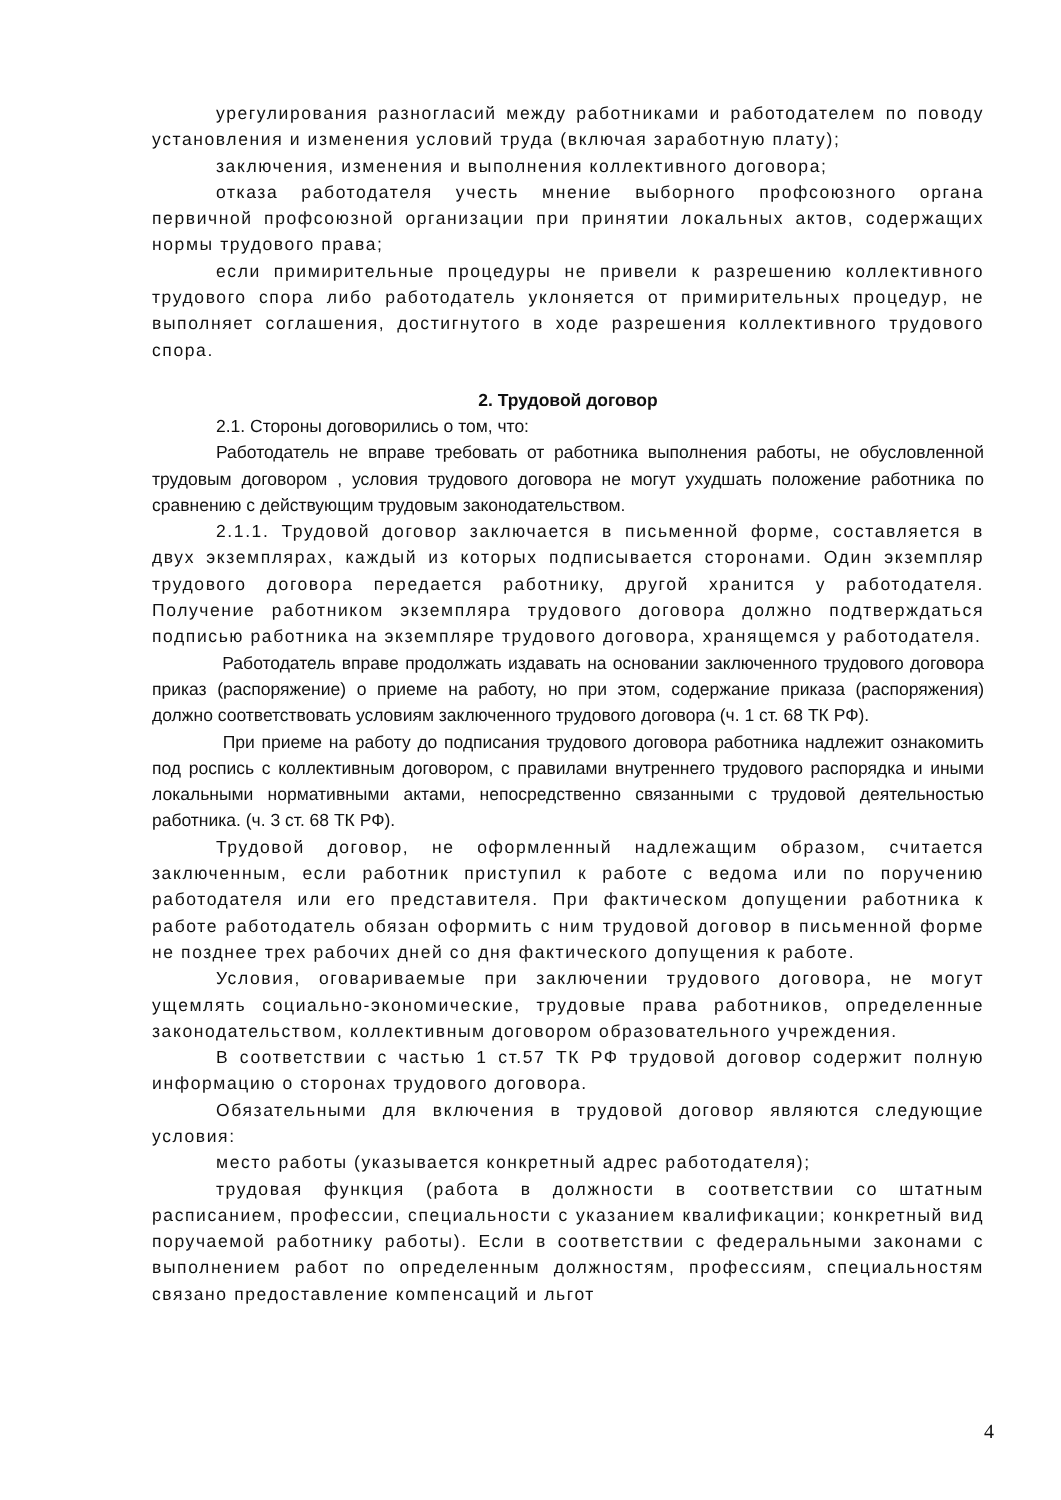урегулирования разногласий между работниками и работодателем по поводу установления и изменения условий труда (включая заработную плату);
заключения, изменения и выполнения коллективного договора;
отказа работодателя учесть мнение выборного профсоюзного органа первичной профсоюзной организации при принятии локальных актов, содержащих нормы трудового права;
если примирительные процедуры не привели к разрешению коллективного трудового спора либо работодатель уклоняется от примирительных процедур, не выполняет соглашения, достигнутого в ходе разрешения коллективного трудового спора.
2. Трудовой договор
2.1. Стороны договорились о том, что:
Работодатель не вправе требовать от работника выполнения работы, не обусловленной трудовым договором , условия трудового договора не могут ухудшать положение работника по сравнению с действующим трудовым законодательством.
2.1.1. Трудовой договор заключается в письменной форме, составляется в двух экземплярах, каждый из которых подписывается сторонами. Один экземпляр трудового договора передается работнику, другой хранится у работодателя. Получение работником экземпляра трудового договора должно подтверждаться подписью работника на экземпляре трудового договора, хранящемся у работодателя.
Работодатель вправе продолжать издавать на основании заключенного трудового договора приказ (распоряжение) о приеме на работу, но при этом, содержание приказа (распоряжения) должно соответствовать условиям заключенного трудового договора (ч. 1 ст. 68 ТК РФ).
При приеме на работу до подписания трудового договора работника надлежит ознакомить под роспись с коллективным договором, с правилами внутреннего трудового распорядка и иными локальными нормативными актами, непосредственно связанными с трудовой деятельностью работника. (ч. 3 ст. 68 ТК РФ).
Трудовой договор, не оформленный надлежащим образом, считается заключенным, если работник приступил к работе с ведома или по поручению работодателя или его представителя. При фактическом допущении работника к работе работодатель обязан оформить с ним трудовой договор в письменной форме не позднее трех рабочих дней со дня фактического допущения к работе.
Условия, оговариваемые при заключении трудового договора, не могут ущемлять социально-экономические, трудовые права работников, определенные законодательством, коллективным договором образовательного учреждения.
В соответствии с частью 1 ст.57 ТК РФ трудовой договор содержит полную информацию о сторонах трудового договора.
Обязательными для включения в трудовой договор являются следующие условия:
место работы (указывается конкретный адрес работодателя);
трудовая функция (работа в должности в соответствии со штатным расписанием, профессии, специальности с указанием квалификации; конкретный вид поручаемой работнику работы). Если в соответствии с федеральными законами с выполнением работ по определенным должностям, профессиям, специальностям связано предоставление компенсаций и льгот
4